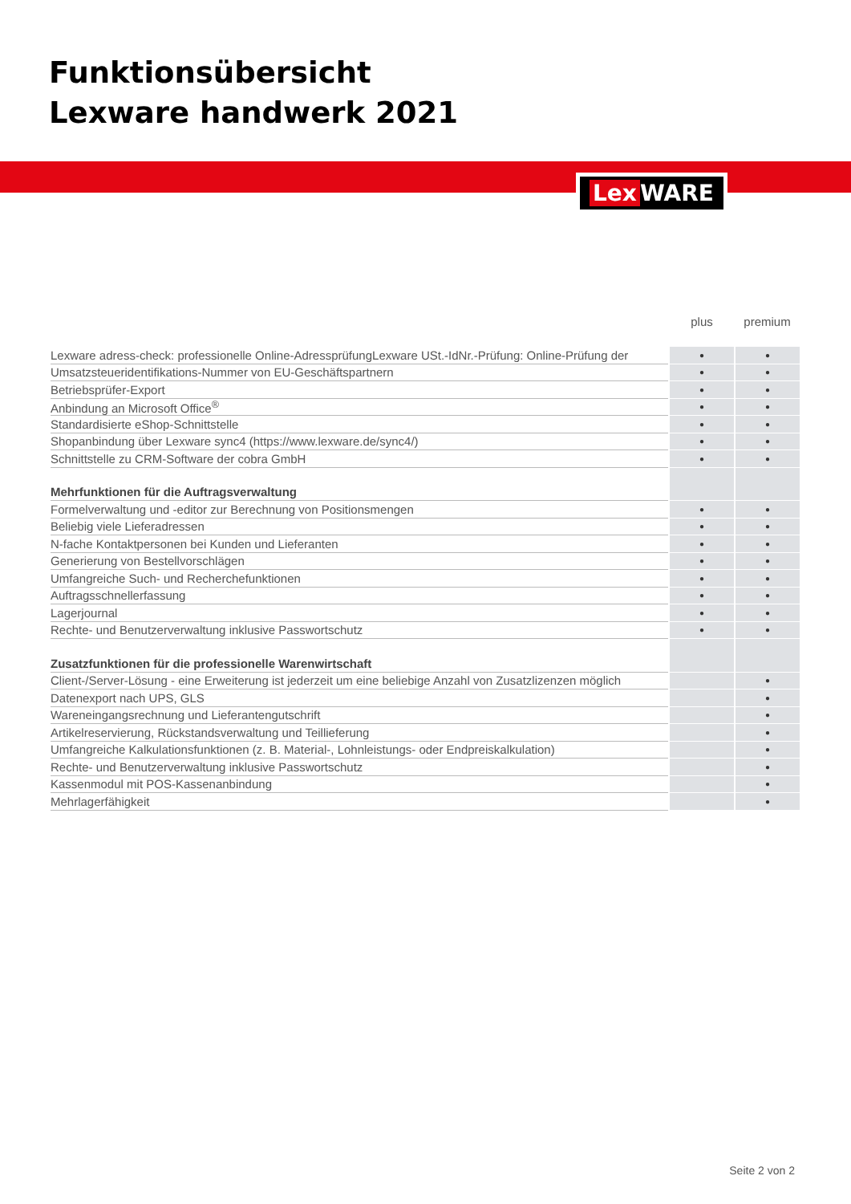Funktionsübersicht
Lexware handwerk 2021
Lex WARE
| | plus | premium |
| --- | --- | --- |
| Lexware adress-check: professionelle Online-AdressprüfungLexware USt.-IdNr.-Prüfung: Online-Prüfung der | ● | ● |
| Umsatzsteueridentifikations-Nummer von EU-Geschäftspartnern | ● | ● |
| Betriebsprüfer-Export | ● | ● |
| Anbindung an Microsoft Office<sup>®</sup> | ● | ● |
| Standardisierte eShop-Schnittstelle | ● | ● |
| Shopanbindung über Lexware sync4 (https://www.lexware.de/sync4/) | ● | ● |
| Schnittstelle zu CRM-Software der cobra GmbH | ● | ● |
| Mehrfunktionen für die Auftragsverwaltung | | |
| Formelverwaltung und -editor zur Berechnung von Positionsmengen | ● | ● |
| Beliebig viele Lieferadressen | ● | ● |
| N-fache Kontaktpersonen bei Kunden und Lieferanten | ● | ● |
| Generierung von Bestellvorschlägen | ● | ● |
| Umfangreiche Such- und Recherchefunktionen | ● | ● |
| Auftragsschnellerfassung | ● | ● |
| Lagerjournal | ● | ● |
| Rechte- und Benutzerverwaltung inklusive Passwortschutz | ● | ● |
| Zusatzfunktionen für die professionelle Warenwirtschaft | | |
| Client-/Server-Lösung - eine Erweiterung ist jederzeit um eine beliebige Anzahl von Zusatzlizenzen möglich | | ● |
| Datenexport nach UPS, GLS | | ● |
| Wareneingangsrechnung und Lieferantengutschrift | | ● |
| Artikelreservierung, Rückstandsverwaltung und Teillieferung | | ● |
| Umfangreiche Kalkulationsfunktionen (z. B. Material-, Lohnleistungs- oder Endpreiskalkulation) | | ● |
| Rechte- und Benutzerverwaltung inklusive Passwortschutz | | ● |
| Kassenmodul mit POS-Kassenanbindung | | ● |
| Mehrlagerfähigkeit | | ● |
Seite 2 von 2